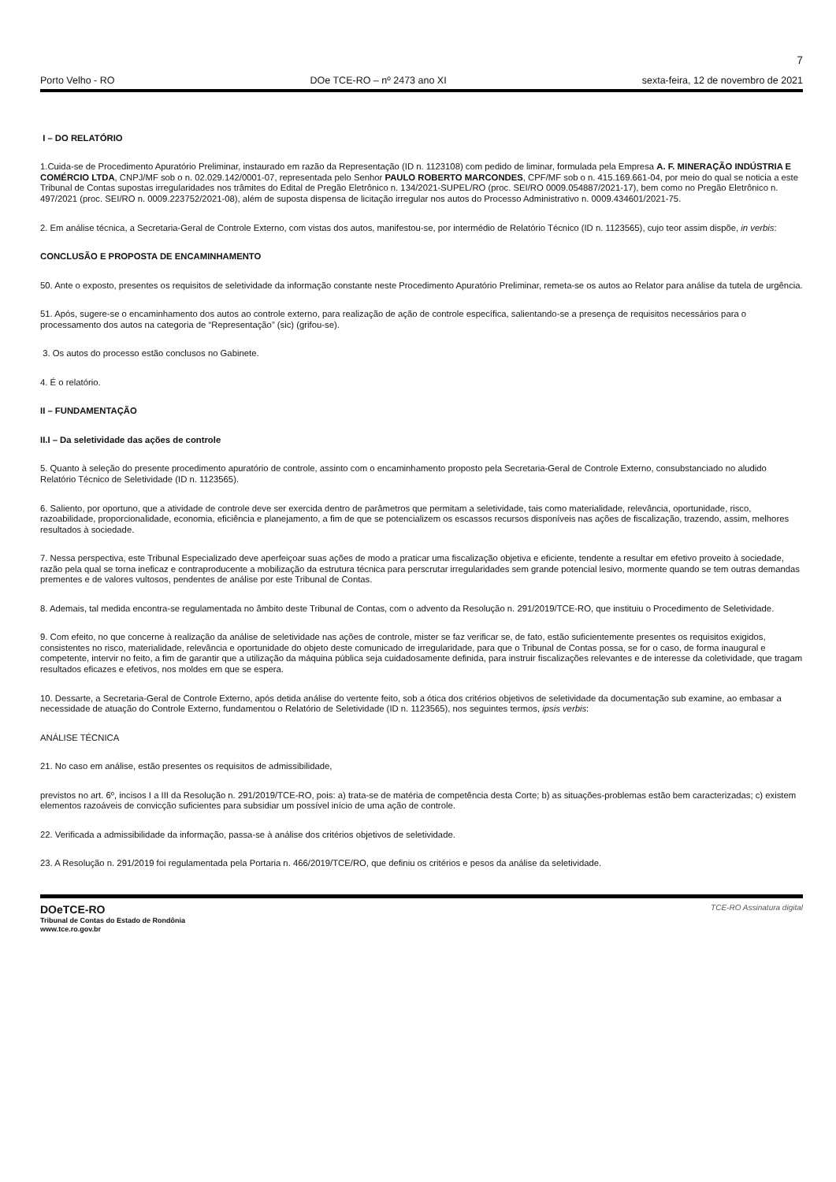7
Porto Velho - RO DOe TCE-RO – nº 2473 ano XI sexta-feira, 12 de novembro de 2021
I – DO RELATÓRIO
1.Cuida-se de Procedimento Apuratório Preliminar, instaurado em razão da Representação (ID n. 1123108) com pedido de liminar, formulada pela Empresa A. F. MINERAÇÃO INDÚSTRIA E COMÉRCIO LTDA, CNPJ/MF sob o n. 02.029.142/0001-07, representada pelo Senhor PAULO ROBERTO MARCONDES, CPF/MF sob o n. 415.169.661-04, por meio do qual se noticia a este Tribunal de Contas supostas irregularidades nos trâmites do Edital de Pregão Eletrônico n. 134/2021-SUPEL/RO (proc. SEI/RO 0009.054887/2021-17), bem como no Pregão Eletrônico n. 497/2021 (proc. SEI/RO n. 0009.223752/2021-08), além de suposta dispensa de licitação irregular nos autos do Processo Administrativo n. 0009.434601/2021-75.
2. Em análise técnica, a Secretaria-Geral de Controle Externo, com vistas dos autos, manifestou-se, por intermédio de Relatório Técnico (ID n. 1123565), cujo teor assim dispõe, in verbis:
CONCLUSÃO E PROPOSTA DE ENCAMINHAMENTO
50. Ante o exposto, presentes os requisitos de seletividade da informação constante neste Procedimento Apuratório Preliminar, remeta-se os autos ao Relator para análise da tutela de urgência.
51. Após, sugere-se o encaminhamento dos autos ao controle externo, para realização de ação de controle específica, salientando-se a presença de requisitos necessários para o processamento dos autos na categoria de “Representação” (sic) (grifou-se).
3. Os autos do processo estão conclusos no Gabinete.
4. É o relatório.
II – FUNDAMENTAÇÃO
II.I – Da seletividade das ações de controle
5. Quanto à seleção do presente procedimento apuratório de controle, assinto com o encaminhamento proposto pela Secretaria-Geral de Controle Externo, consubstanciado no aludido Relatório Técnico de Seletividade (ID n. 1123565).
6. Saliento, por oportuno, que a atividade de controle deve ser exercida dentro de parâmetros que permitam a seletividade, tais como materialidade, relevância, oportunidade, risco, razoabilidade, proporcionalidade, economia, eficiência e planejamento, a fim de que se potencializem os escassos recursos disponíveis nas ações de fiscalização, trazendo, assim, melhores resultados à sociedade.
7. Nessa perspectiva, este Tribunal Especializado deve aperfeiçoar suas ações de modo a praticar uma fiscalização objetiva e eficiente, tendente a resultar em efetivo proveito à sociedade, razão pela qual se torna ineficaz e contraproducente a mobilização da estrutura técnica para perscrutar irregularidades sem grande potencial lesivo, mormente quando se tem outras demandas prementes e de valores vultosos, pendentes de análise por este Tribunal de Contas.
8. Ademais, tal medida encontra-se regulamentada no âmbito deste Tribunal de Contas, com o advento da Resolução n. 291/2019/TCE-RO, que instituiu o Procedimento de Seletividade.
9. Com efeito, no que concerne à realização da análise de seletividade nas ações de controle, mister se faz verificar se, de fato, estão suficientemente presentes os requisitos exigidos, consistentes no risco, materialidade, relevância e oportunidade do objeto deste comunicado de irregularidade, para que o Tribunal de Contas possa, se for o caso, de forma inaugural e competente, intervir no feito, a fim de garantir que a utilização da máquina pública seja cuidadosamente definida, para instruir fiscalizações relevantes e de interesse da coletividade, que tragam resultados eficazes e efetivos, nos moldes em que se espera.
10. Dessarte, a Secretaria-Geral de Controle Externo, após detida análise do vertente feito, sob a ótica dos critérios objetivos de seletividade da documentação sub examine, ao embasar a necessidade de atuação do Controle Externo, fundamentou o Relatório de Seletividade (ID n. 1123565), nos seguintes termos, ipsis verbis:
ANÁLISE TÉCNICA
21. No caso em análise, estão presentes os requisitos de admissibilidade,
previstos no art. 6º, incisos I a III da Resolução n. 291/2019/TCE-RO, pois: a) trata-se de matéria de competência desta Corte; b) as situações-problemas estão bem caracterizadas; c) existem elementos razoáveis de convicção suficientes para subsidiar um possível início de uma ação de controle.
22. Verificada a admissibilidade da informação, passa-se à análise dos critérios objetivos de seletividade.
23. A Resolução n. 291/2019 foi regulamentada pela Portaria n. 466/2019/TCE/RO, que definiu os critérios e pesos da análise da seletividade.
DOeTCE-RO
Tribunal de Contas do Estado de Rondônia
www.tce.ro.gov.br
TCE-RO Assinatura digital